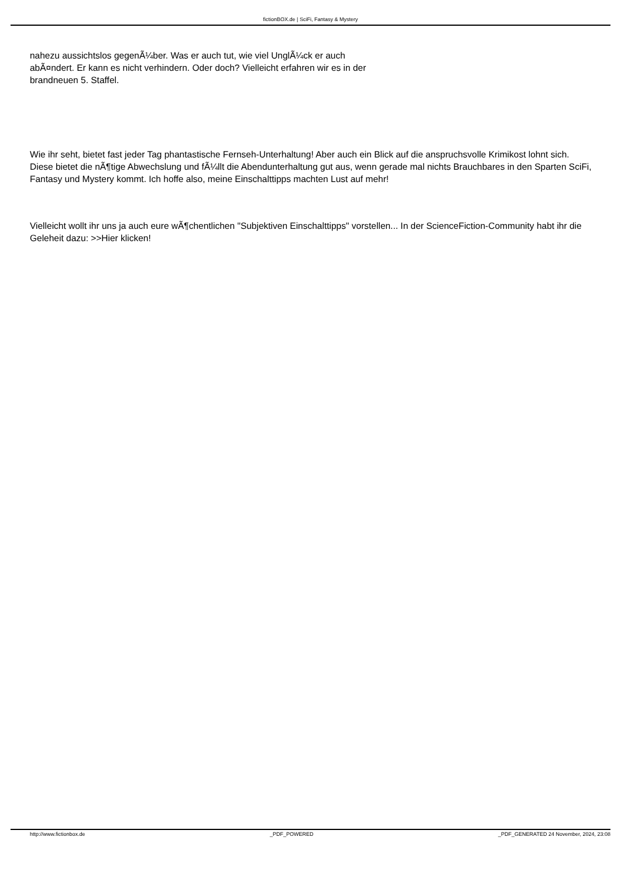fictionBOX.de | SciFi, Fantasy & Mystery
nahezu aussichtslos gegenÃ¼ber. Was er auch tut, wie viel UnglÃ¼ck er auch abÃ¤ndert. Er kann es nicht verhindern. Oder doch? Vielleicht erfahren wir es in der brandneuen 5. Staffel.
Wie ihr seht, bietet fast jeder Tag phantastische Fernseh-Unterhaltung! Aber auch ein Blick auf die anspruchsvolle Krimikost lohnt sich. Diese bietet die nÃ¶tige Abwechslung und fÃ¼llt die Abendunterhaltung gut aus, wenn gerade mal nichts Brauchbares in den Sparten SciFi, Fantasy und Mystery kommt. Ich hoffe also, meine Einschalttipps machten Lust auf mehr!
Vielleicht wollt ihr uns ja auch eure wÃ¶chentlichen "Subjektiven Einschalttipps" vorstellen... In der ScienceFiction-Community habt ihr die Geleheit dazu: >>Hier klicken!
http://www.fictionbox.de _PDF_POWERED _PDF_GENERATED 24 November, 2024, 23:08